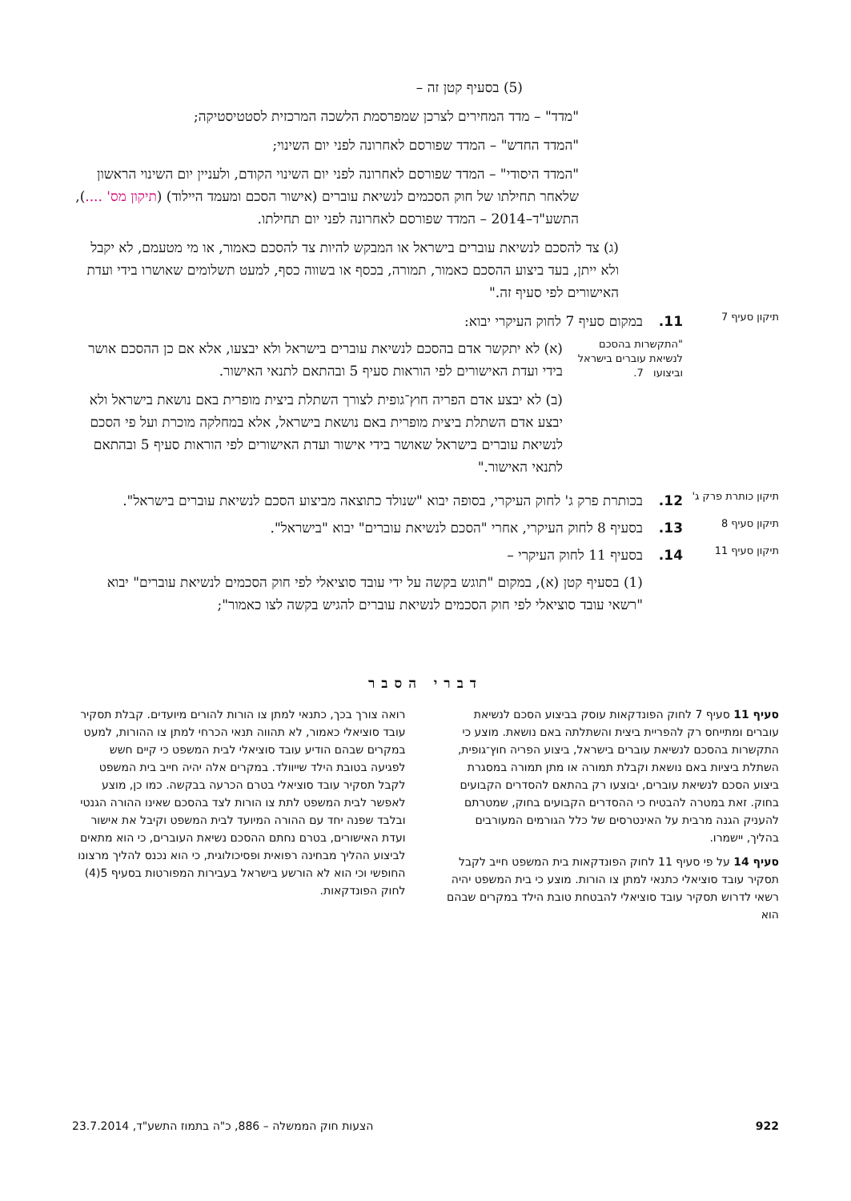(5) בסעיף קטן זה –
"מדד" – מדד המחירים לצרכן שמפרסמת הלשכה המרכזית לסטטיסטיקה;
"המדד החדש" – המדד שפורסם לאחרונה לפני יום השינוי;
"המדד היסודי" – המדד שפורסם לאחרונה לפני יום השינוי הקודם, ולעניין יום השינוי הראשון שלאחר תחילתו של חוק הסכמים לנשיאת עוברים (אישור הסכם ומעמד היילוד) (תיקון מס' ....), התשע"ד–2014 – המדד שפורסם לאחרונה לפני יום תחילתו.
(ג) צד להסכם לנשיאת עוברים בישראל או המבקש להיות צד להסכם כאמור, או מי מטעמם, לא יקבל ולא ייתן, בעד ביצוע ההסכם כאמור, תמורה, בכסף או בשווה כסף, למעט תשלומים שאושרו בידי ועדת האישורים לפי סעיף זה."
תיקון סעיף 7
11. במקום סעיף 7 לחוק העיקרי יבוא:
"התקשרות בהסכם לנשיאת עוברים בישראל וביצועו 7.
(א) לא יתקשר אדם בהסכם לנשיאת עוברים בישראל ולא יבצעו, אלא אם כן ההסכם אושר בידי ועדת האישורים לפי הוראות סעיף 5 ובהתאם לתנאי האישור.
(ב) לא יבצע אדם הפריה חוץ־גופית לצורך השתלת ביצית מופרית באם נושאת בישראל ולא יבצע אדם השתלת ביצית מופרית באם נושאת בישראל, אלא במחלקה מוכרת ועל פי הסכם לנשיאת עוברים בישראל שאושר בידי אישור ועדת האישורים לפי הוראות סעיף 5 ובהתאם לתנאי האישור."
תיקון כותרת פרק ג'
12. בכותרת פרק ג' לחוק העיקרי, בסופה יבוא "שנולד כתוצאה מביצוע הסכם לנשיאת עוברים בישראל".
תיקון סעיף 8
13. בסעיף 8 לחוק העיקרי, אחרי "הסכם לנשיאת עוברים" יבוא "בישראל".
תיקון סעיף 11
14. בסעיף 11 לחוק העיקרי –
(1) בסעיף קטן (א), במקום "תוגש בקשה על ידי עובד סוציאלי לפי חוק הסכמים לנשיאת עוברים" יבוא "רשאי עובד סוציאלי לפי חוק הסכמים לנשיאת עוברים להגיש בקשה לצו כאמור";
דברי הסבר
סעיף 11 סעיף 7 לחוק הפונדקאות עוסק בביצוע הסכם לנשיאת עוברים ומתייחס רק להפריית ביצית והשתלתה באם נושאת. מוצע כי התקשרות בהסכם לנשיאת עוברים בישראל, ביצוע הפריה חוץ־גופית, השתלת ביציות באם נושאת וקבלת תמורה או מתן תמורה במסגרת ביצוע הסכם לנשיאת עוברים, יבוצעו רק בהתאם להסדרים הקבועים בחוק. זאת במטרה להבטיח כי ההסדרים הקבועים בחוק, שמטרתם להעניק הגנה מרבית על האינטרסים של כלל הגורמים המעורבים בהליך, יישמרו.
סעיף 14 על פי סעיף 11 לחוק הפונדקאות בית המשפט חייב לקבל תסקיר עובד סוציאלי כתנאי למתן צו הורות. מוצע כי בית המשפט יהיה רשאי לדרוש תסקיר עובד סוציאלי להבטחת טובת הילד במקרים שבהם הוא
רואה צורך בכך, כתנאי למתן צו הורות להורים מיועדים. קבלת תסקיר עובד סוציאלי כאמור, לא תהווה תנאי הכרחי למתן צו ההורות, למעט במקרים שבהם הודיע עובד סוציאלי לבית המשפט כי קיים חשש לפגיעה בטובת הילד שייוולד. במקרים אלה יהיה חייב בית המשפט לקבל תסקיר עובד סוציאלי בטרם הכרעה בבקשה. כמו כן, מוצע לאפשר לבית המשפט לתת צו הורות לצד בהסכם שאינו ההורה הגנטי ובלבד שפנה יחד עם ההורה המיועד לבית המשפט וקיבל את אישור ועדת האישורים, בטרם נחתם ההסכם נשיאת העוברים, כי הוא מתאים לביצוע ההליך מבחינה רפואית ופסיכולוגית, כי הוא נכנס להליך מרצונו החופשי וכי הוא לא הורשע בישראל בעבירות המפורטות בסעיף 5(4) לחוק הפונדקאות.
922 הצעות חוק הממשלה – 886, כ"ה בתמוז התשע"ד, 23.7.2014